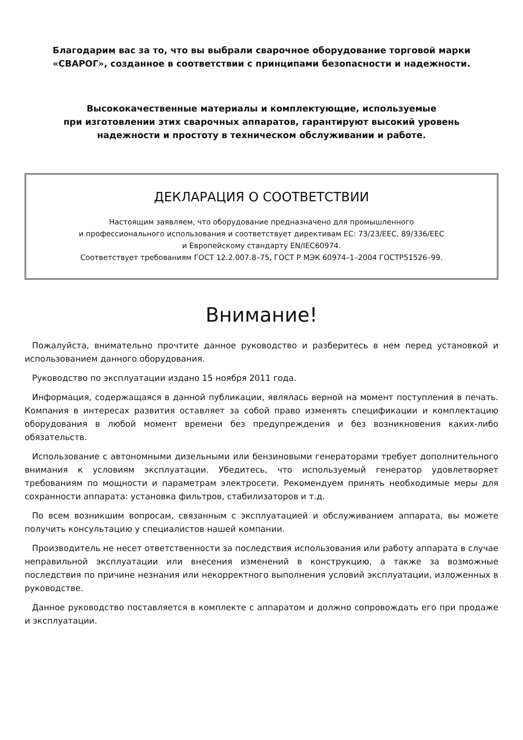Благодарим вас за то, что вы выбрали сварочное оборудование торговой марки
«СВАРОГ», созданное в соответствии с принципами безопасности и надежности.
Высококачественные материалы и комплектующие, используемые
при изготовлении этих сварочных аппаратов, гарантируют высокий уровень
надежности и простоту в техническом обслуживании и работе.
ДЕКЛАРАЦИЯ О СООТВЕТСТВИИ
Настоящим заявляем, что оборудование предназначено для промышленного
и профессионального использования и соответствует директивам ЕС: 73/23/EEC, 89/336/EEC
и Европейскому стандарту EN/IEC60974.
Соответствует требованиям ГОСТ 12.2.007.8–75, ГОСТ Р МЭК 60974–1–2004 ГОСТР51526–99.
Внимание!
Пожалуйста, внимательно прочтите данное руководство и разберитесь в нем перед установкой и использованием данного оборудования.
Руководство по эксплуатации издано 15 ноября 2011 года.
Информация, содержащаяся в данной публикации, являлась верной на момент поступления в печать. Компания в интересах развития оставляет за собой право изменять спецификации и комплектацию оборудования в любой момент времени без предупреждения и без возникновения каких-либо обязательств.
Использование с автономными дизельными или бензиновыми генераторами требует дополнительного внимания к условиям эксплуатации. Убедитесь, что используемый генератор удовлетворяет требованиям по мощности и параметрам электросети. Рекомендуем принять необходимые меры для сохранности аппарата: установка фильтров, стабилизаторов и т.д.
По всем возникшим вопросам, связанным с эксплуатацией и обслуживанием аппарата, вы можете получить консультацию у специалистов нашей компании.
Производитель не несет ответственности за последствия использования или работу аппарата в случае неправильной эксплуатации или внесения изменений в конструкцию, а также за возможные последствия по причине незнания или некорректного выполнения условий эксплуатации, изложенных в руководстве.
Данное руководство поставляется в комплекте с аппаратом и должно сопровождать его при продаже и эксплуатации.